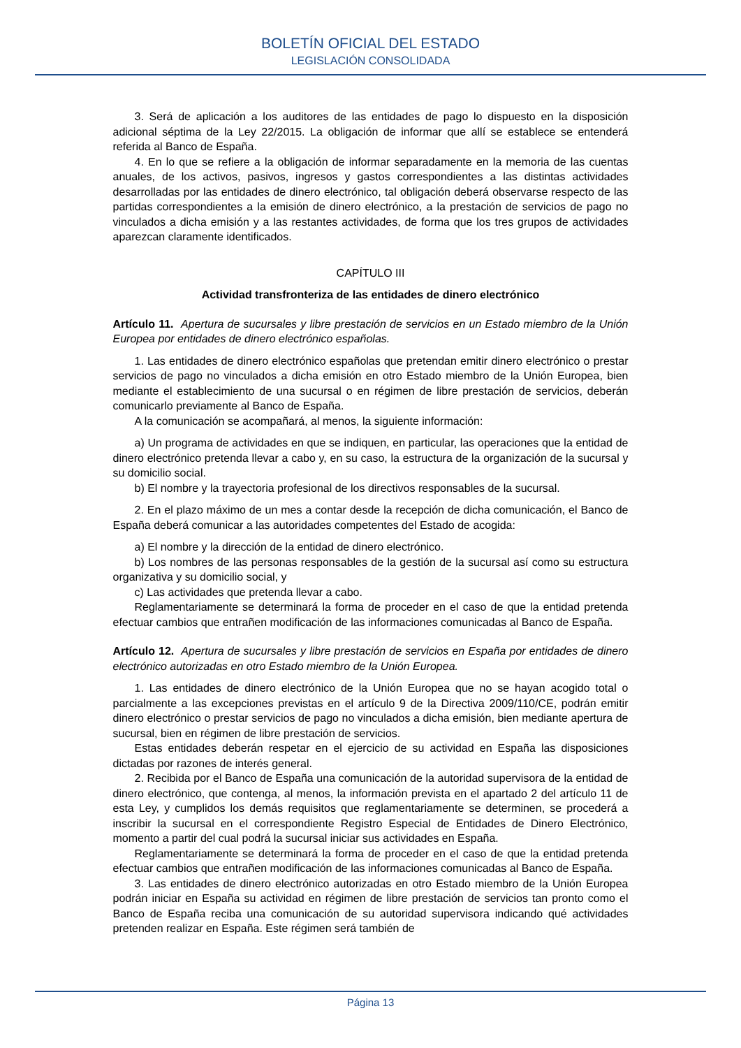BOLETÍN OFICIAL DEL ESTADO
LEGISLACIÓN CONSOLIDADA
3. Será de aplicación a los auditores de las entidades de pago lo dispuesto en la disposición adicional séptima de la Ley 22/2015. La obligación de informar que allí se establece se entenderá referida al Banco de España.
4. En lo que se refiere a la obligación de informar separadamente en la memoria de las cuentas anuales, de los activos, pasivos, ingresos y gastos correspondientes a las distintas actividades desarrolladas por las entidades de dinero electrónico, tal obligación deberá observarse respecto de las partidas correspondientes a la emisión de dinero electrónico, a la prestación de servicios de pago no vinculados a dicha emisión y a las restantes actividades, de forma que los tres grupos de actividades aparezcan claramente identificados.
CAPÍTULO III
Actividad transfronteriza de las entidades de dinero electrónico
Artículo 11. Apertura de sucursales y libre prestación de servicios en un Estado miembro de la Unión Europea por entidades de dinero electrónico españolas.
1. Las entidades de dinero electrónico españolas que pretendan emitir dinero electrónico o prestar servicios de pago no vinculados a dicha emisión en otro Estado miembro de la Unión Europea, bien mediante el establecimiento de una sucursal o en régimen de libre prestación de servicios, deberán comunicarlo previamente al Banco de España.
A la comunicación se acompañará, al menos, la siguiente información:
a) Un programa de actividades en que se indiquen, en particular, las operaciones que la entidad de dinero electrónico pretenda llevar a cabo y, en su caso, la estructura de la organización de la sucursal y su domicilio social.
b) El nombre y la trayectoria profesional de los directivos responsables de la sucursal.
2. En el plazo máximo de un mes a contar desde la recepción de dicha comunicación, el Banco de España deberá comunicar a las autoridades competentes del Estado de acogida:
a) El nombre y la dirección de la entidad de dinero electrónico.
b) Los nombres de las personas responsables de la gestión de la sucursal así como su estructura organizativa y su domicilio social, y
c) Las actividades que pretenda llevar a cabo.
Reglamentariamente se determinará la forma de proceder en el caso de que la entidad pretenda efectuar cambios que entrañen modificación de las informaciones comunicadas al Banco de España.
Artículo 12. Apertura de sucursales y libre prestación de servicios en España por entidades de dinero electrónico autorizadas en otro Estado miembro de la Unión Europea.
1. Las entidades de dinero electrónico de la Unión Europea que no se hayan acogido total o parcialmente a las excepciones previstas en el artículo 9 de la Directiva 2009/110/CE, podrán emitir dinero electrónico o prestar servicios de pago no vinculados a dicha emisión, bien mediante apertura de sucursal, bien en régimen de libre prestación de servicios.
Estas entidades deberán respetar en el ejercicio de su actividad en España las disposiciones dictadas por razones de interés general.
2. Recibida por el Banco de España una comunicación de la autoridad supervisora de la entidad de dinero electrónico, que contenga, al menos, la información prevista en el apartado 2 del artículo 11 de esta Ley, y cumplidos los demás requisitos que reglamentariamente se determinen, se procederá a inscribir la sucursal en el correspondiente Registro Especial de Entidades de Dinero Electrónico, momento a partir del cual podrá la sucursal iniciar sus actividades en España.
Reglamentariamente se determinará la forma de proceder en el caso de que la entidad pretenda efectuar cambios que entrañen modificación de las informaciones comunicadas al Banco de España.
3. Las entidades de dinero electrónico autorizadas en otro Estado miembro de la Unión Europea podrán iniciar en España su actividad en régimen de libre prestación de servicios tan pronto como el Banco de España reciba una comunicación de su autoridad supervisora indicando qué actividades pretenden realizar en España. Este régimen será también de
Página 13